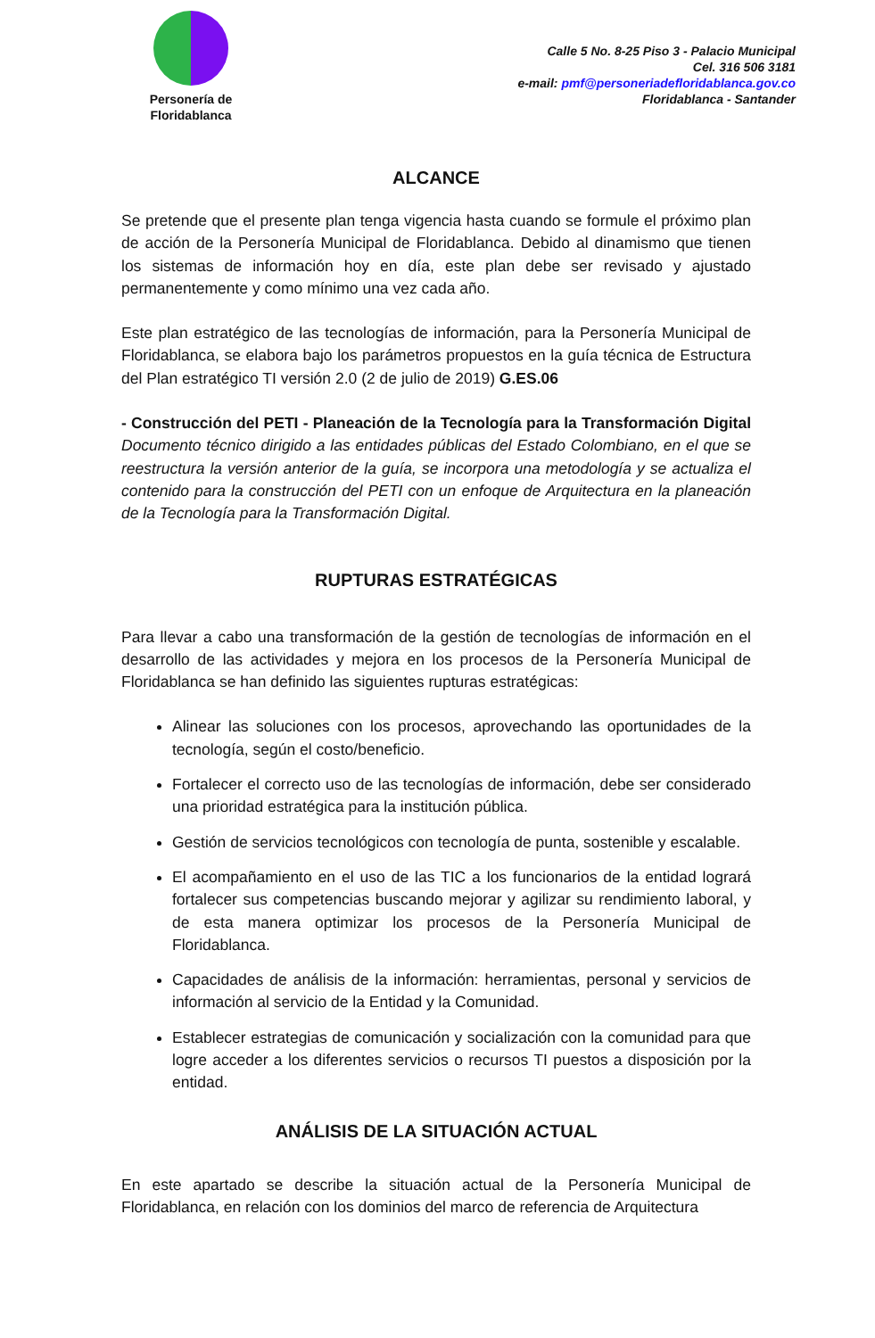Personería de
Floridablanca
Calle 5 No. 8-25 Piso 3 - Palacio Municipal
Cel. 316 506 3181
e-mail: pmf@personeriadefloridablanca.gov.co
Floridablanca - Santander
ALCANCE
Se pretende que el presente plan tenga vigencia hasta cuando se formule el próximo plan de acción de la Personería Municipal de Floridablanca. Debido al dinamismo que tienen los sistemas de información hoy en día, este plan debe ser revisado y ajustado permanentemente y como mínimo una vez cada año.
Este plan estratégico de las tecnologías de información, para la Personería Municipal de Floridablanca, se elabora bajo los parámetros propuestos en la guía técnica de Estructura del Plan estratégico TI versión 2.0 (2 de julio de 2019) G.ES.06
- Construcción del PETI - Planeación de la Tecnología para la Transformación Digital Documento técnico dirigido a las entidades públicas del Estado Colombiano, en el que se reestructura la versión anterior de la guía, se incorpora una metodología y se actualiza el contenido para la construcción del PETI con un enfoque de Arquitectura en la planeación de la Tecnología para la Transformación Digital.
RUPTURAS ESTRATÉGICAS
Para llevar a cabo una transformación de la gestión de tecnologías de información en el desarrollo de las actividades y mejora en los procesos de la Personería Municipal de Floridablanca se han definido las siguientes rupturas estratégicas:
Alinear las soluciones con los procesos, aprovechando las oportunidades de la tecnología, según el costo/beneficio.
Fortalecer el correcto uso de las tecnologías de información, debe ser considerado una prioridad estratégica para la institución pública.
Gestión de servicios tecnológicos con tecnología de punta, sostenible y escalable.
El acompañamiento en el uso de las TIC a los funcionarios de la entidad logrará fortalecer sus competencias buscando mejorar y agilizar su rendimiento laboral, y de esta manera optimizar los procesos de la Personería Municipal de Floridablanca.
Capacidades de análisis de la información: herramientas, personal y servicios de información al servicio de la Entidad y la Comunidad.
Establecer estrategias de comunicación y socialización con la comunidad para que logre acceder a los diferentes servicios o recursos TI puestos a disposición por la entidad.
ANÁLISIS DE LA SITUACIÓN ACTUAL
En este apartado se describe la situación actual de la Personería Municipal de Floridablanca, en relación con los dominios del marco de referencia de Arquitectura